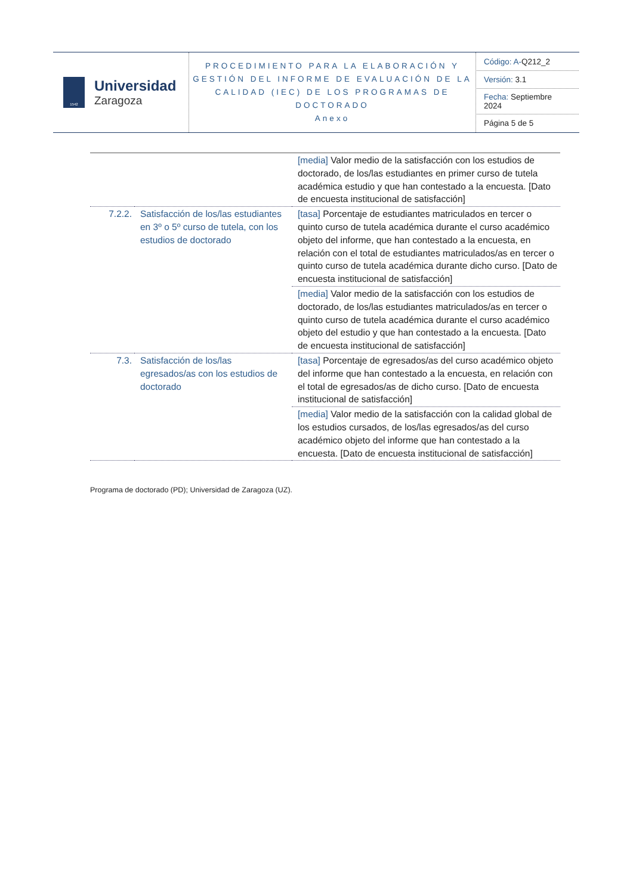| 1542 Universidad Zaragoza | PROCEDIMIENTO PARA LA ELABORACIÓN Y GESTIÓN DEL INFORME DE EVALUACIÓN DE LA CALIDAD (IEC) DE LOS PROGRAMAS DE DOCTORADO Anexo | / Código: A- Q212_2 / / Versión: 3.1 / / Fecha: Septiembre 2024 / / Página 5 de 5 / |
| | | [media] Valor medio de la satisfacción con los estudios de doctorado, de los/las estudiantes en primer curso de tutela académica estudio y que han contestado a la encuesta. [Dato de encuesta institucional de satisfacción] |
| 7.2.2. | Satisfacción de los/las estudiantes en 3º o 5º curso de tutela, con los estudios de doctorado | [tasa] Porcentaje de estudiantes matriculados en tercer o quinto curso de tutela académica durante el curso académico objeto del informe, que han contestado a la encuesta, en relación con el total de estudiantes matriculados/as en tercer o quinto curso de tutela académica durante dicho curso. [Dato de encuesta institucional de satisfacción] |
| | | [media] Valor medio de la satisfacción con los estudios de doctorado, de los/las estudiantes matriculados/as en tercer o quinto curso de tutela académica durante el curso académico objeto del estudio y que han contestado a la encuesta. [Dato de encuesta institucional de satisfacción] |
| 7.3. | Satisfacción de los/las egresados/as con los estudios de doctorado | [tasa] Porcentaje de egresados/as del curso académico objeto del informe que han contestado a la encuesta, en relación con el total de egresados/as de dicho curso. [Dato de encuesta institucional de satisfacción] |
| | | [media] Valor medio de la satisfacción con la calidad global de los estudios cursados, de los/las egresados/as del curso académico objeto del informe que han contestado a la encuesta. [Dato de encuesta institucional de satisfacción] |
Programa de doctorado (PD); Universidad de Zaragoza (UZ).